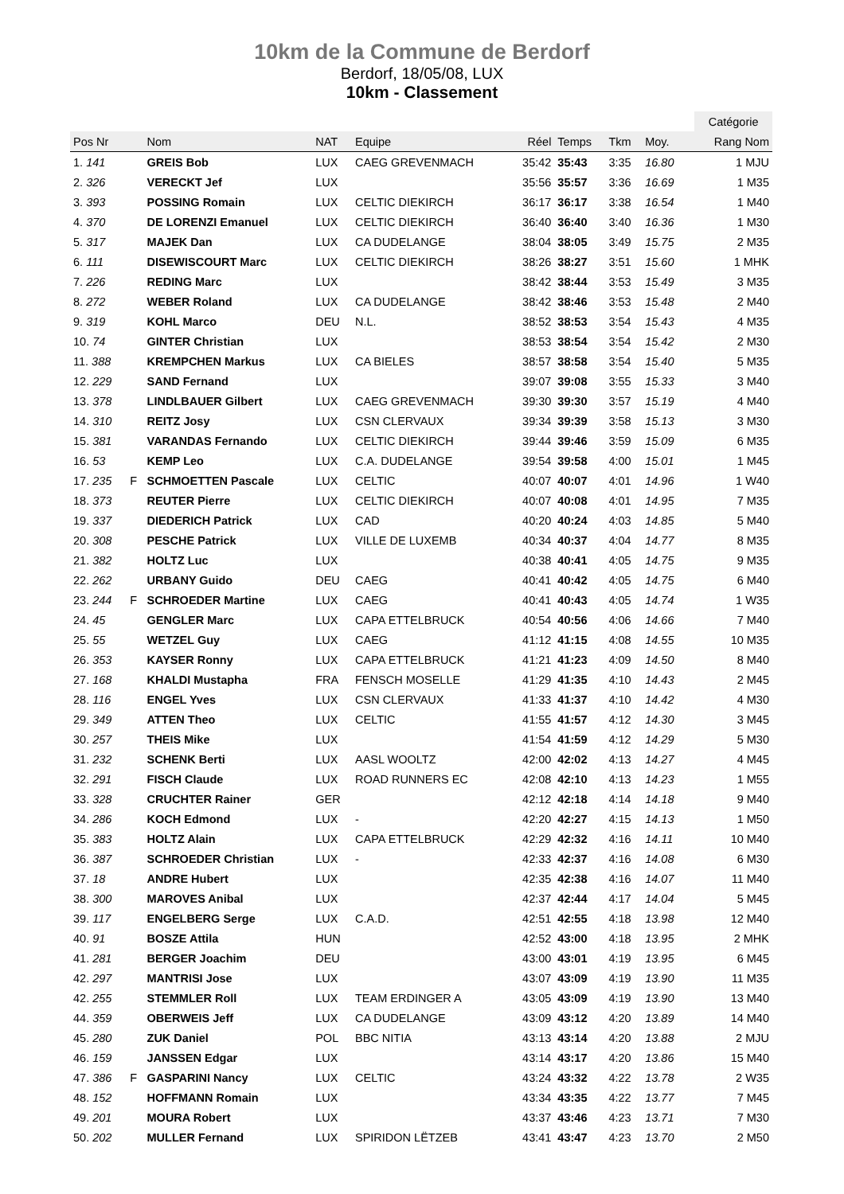10km de la Commune de Berdorf
Berdorf, 18/05/08, LUX
10km - Classement
| | | | | | | | | | | Catégorie |
| Pos Nr | | Nom | NAT | Equipe | Réel | Temps | Tkm | Moy. | | Rang Nom |
| 1. 141 | | GREIS Bob | LUX | CAEG GREVENMACH | 35:42 | 35:43 | 3:35 | 16.80 | | 1 MJU |
| 2. 326 | | VERECKT Jef | LUX | | 35:56 | 35:57 | 3:36 | 16.69 | | 1 M35 |
| 3. 393 | | POSSING Romain | LUX | CELTIC DIEKIRCH | 36:17 | 36:17 | 3:38 | 16.54 | | 1 M40 |
| 4. 370 | | DE LORENZI Emanuel | LUX | CELTIC DIEKIRCH | 36:40 | 36:40 | 3:40 | 16.36 | | 1 M30 |
| 5. 317 | | MAJEK Dan | LUX | CA DUDELANGE | 38:04 | 38:05 | 3:49 | 15.75 | | 2 M35 |
| 6. 111 | | DISEWISCOURT Marc | LUX | CELTIC DIEKIRCH | 38:26 | 38:27 | 3:51 | 15.60 | | 1 MHK |
| 7. 226 | | REDING Marc | LUX | | 38:42 | 38:44 | 3:53 | 15.49 | | 3 M35 |
| 8. 272 | | WEBER Roland | LUX | CA DUDELANGE | 38:42 | 38:46 | 3:53 | 15.48 | | 2 M40 |
| 9. 319 | | KOHL Marco | DEU | N.L. | 38:52 | 38:53 | 3:54 | 15.43 | | 4 M35 |
| 10. 74 | | GINTER Christian | LUX | | 38:53 | 38:54 | 3:54 | 15.42 | | 2 M30 |
| 11. 388 | | KREMPCHEN Markus | LUX | CA BIELES | 38:57 | 38:58 | 3:54 | 15.40 | | 5 M35 |
| 12. 229 | | SAND Fernand | LUX | | 39:07 | 39:08 | 3:55 | 15.33 | | 3 M40 |
| 13. 378 | | LINDLBAUER Gilbert | LUX | CAEG GREVENMACH | 39:30 | 39:30 | 3:57 | 15.19 | | 4 M40 |
| 14. 310 | | REITZ Josy | LUX | CSN CLERVAUX | 39:34 | 39:39 | 3:58 | 15.13 | | 3 M30 |
| 15. 381 | | VARANDAS Fernando | LUX | CELTIC DIEKIRCH | 39:44 | 39:46 | 3:59 | 15.09 | | 6 M35 |
| 16. 53 | | KEMP Leo | LUX | C.A. DUDELANGE | 39:54 | 39:58 | 4:00 | 15.01 | | 1 M45 |
| 17. 235 | F | SCHMOETTEN Pascale | LUX | CELTIC | 40:07 | 40:07 | 4:01 | 14.96 | | 1 W40 |
| 18. 373 | | REUTER Pierre | LUX | CELTIC DIEKIRCH | 40:07 | 40:08 | 4:01 | 14.95 | | 7 M35 |
| 19. 337 | | DIEDERICH Patrick | LUX | CAD | 40:20 | 40:24 | 4:03 | 14.85 | | 5 M40 |
| 20. 308 | | PESCHE Patrick | LUX | VILLE DE LUXEMB | 40:34 | 40:37 | 4:04 | 14.77 | | 8 M35 |
| 21. 382 | | HOLTZ Luc | LUX | | 40:38 | 40:41 | 4:05 | 14.75 | | 9 M35 |
| 22. 262 | | URBANY Guido | DEU | CAEG | 40:41 | 40:42 | 4:05 | 14.75 | | 6 M40 |
| 23. 244 | F | SCHROEDER Martine | LUX | CAEG | 40:41 | 40:43 | 4:05 | 14.74 | | 1 W35 |
| 24. 45 | | GENGLER Marc | LUX | CAPA ETTELBRUCK | 40:54 | 40:56 | 4:06 | 14.66 | | 7 M40 |
| 25. 55 | | WETZEL Guy | LUX | CAEG | 41:12 | 41:15 | 4:08 | 14.55 | | 10 M35 |
| 26. 353 | | KAYSER Ronny | LUX | CAPA ETTELBRUCK | 41:21 | 41:23 | 4:09 | 14.50 | | 8 M40 |
| 27. 168 | | KHALDI Mustapha | FRA | FENSCH MOSELLE | 41:29 | 41:35 | 4:10 | 14.43 | | 2 M45 |
| 28. 116 | | ENGEL Yves | LUX | CSN CLERVAUX | 41:33 | 41:37 | 4:10 | 14.42 | | 4 M30 |
| 29. 349 | | ATTEN Theo | LUX | CELTIC | 41:55 | 41:57 | 4:12 | 14.30 | | 3 M45 |
| 30. 257 | | THEIS Mike | LUX | | 41:54 | 41:59 | 4:12 | 14.29 | | 5 M30 |
| 31. 232 | | SCHENK Berti | LUX | AASL WOOLTZ | 42:00 | 42:02 | 4:13 | 14.27 | | 4 M45 |
| 32. 291 | | FISCH Claude | LUX | ROAD RUNNERS EC | 42:08 | 42:10 | 4:13 | 14.23 | | 1 M55 |
| 33. 328 | | CRUCHTER Rainer | GER | | 42:12 | 42:18 | 4:14 | 14.18 | | 9 M40 |
| 34. 286 | | KOCH Edmond | LUX | - | 42:20 | 42:27 | 4:15 | 14.13 | | 1 M50 |
| 35. 383 | | HOLTZ Alain | LUX | CAPA ETTELBRUCK | 42:29 | 42:32 | 4:16 | 14.11 | | 10 M40 |
| 36. 387 | | SCHROEDER Christian | LUX | - | 42:33 | 42:37 | 4:16 | 14.08 | | 6 M30 |
| 37. 18 | | ANDRE Hubert | LUX | | 42:35 | 42:38 | 4:16 | 14.07 | | 11 M40 |
| 38. 300 | | MAROVES Anibal | LUX | | 42:37 | 42:44 | 4:17 | 14.04 | | 5 M45 |
| 39. 117 | | ENGELBERG Serge | LUX | C.A.D. | 42:51 | 42:55 | 4:18 | 13.98 | | 12 M40 |
| 40. 91 | | BOSZE Attila | HUN | | 42:52 | 43:00 | 4:18 | 13.95 | | 2 MHK |
| 41. 281 | | BERGER Joachim | DEU | | 43:00 | 43:01 | 4:19 | 13.95 | | 6 M45 |
| 42. 297 | | MANTRISI Jose | LUX | | 43:07 | 43:09 | 4:19 | 13.90 | | 11 M35 |
| 42. 255 | | STEMMLER Roll | LUX | TEAM ERDINGER A | 43:05 | 43:09 | 4:19 | 13.90 | | 13 M40 |
| 44. 359 | | OBERWEIS Jeff | LUX | CA DUDELANGE | 43:09 | 43:12 | 4:20 | 13.89 | | 14 M40 |
| 45. 280 | | ZUK Daniel | POL | BBC NITIA | 43:13 | 43:14 | 4:20 | 13.88 | | 2 MJU |
| 46. 159 | | JANSSEN Edgar | LUX | | 43:14 | 43:17 | 4:20 | 13.86 | | 15 M40 |
| 47. 386 | F | GASPARINI Nancy | LUX | CELTIC | 43:24 | 43:32 | 4:22 | 13.78 | | 2 W35 |
| 48. 152 | | HOFFMANN Romain | LUX | | 43:34 | 43:35 | 4:22 | 13.77 | | 7 M45 |
| 49. 201 | | MOURA Robert | LUX | | 43:37 | 43:46 | 4:23 | 13.71 | | 7 M30 |
| 50. 202 | | MULLER Fernand | LUX | SPIRIDON LËTZEB | 43:41 | 43:47 | 4:23 | 13.70 | | 2 M50 |